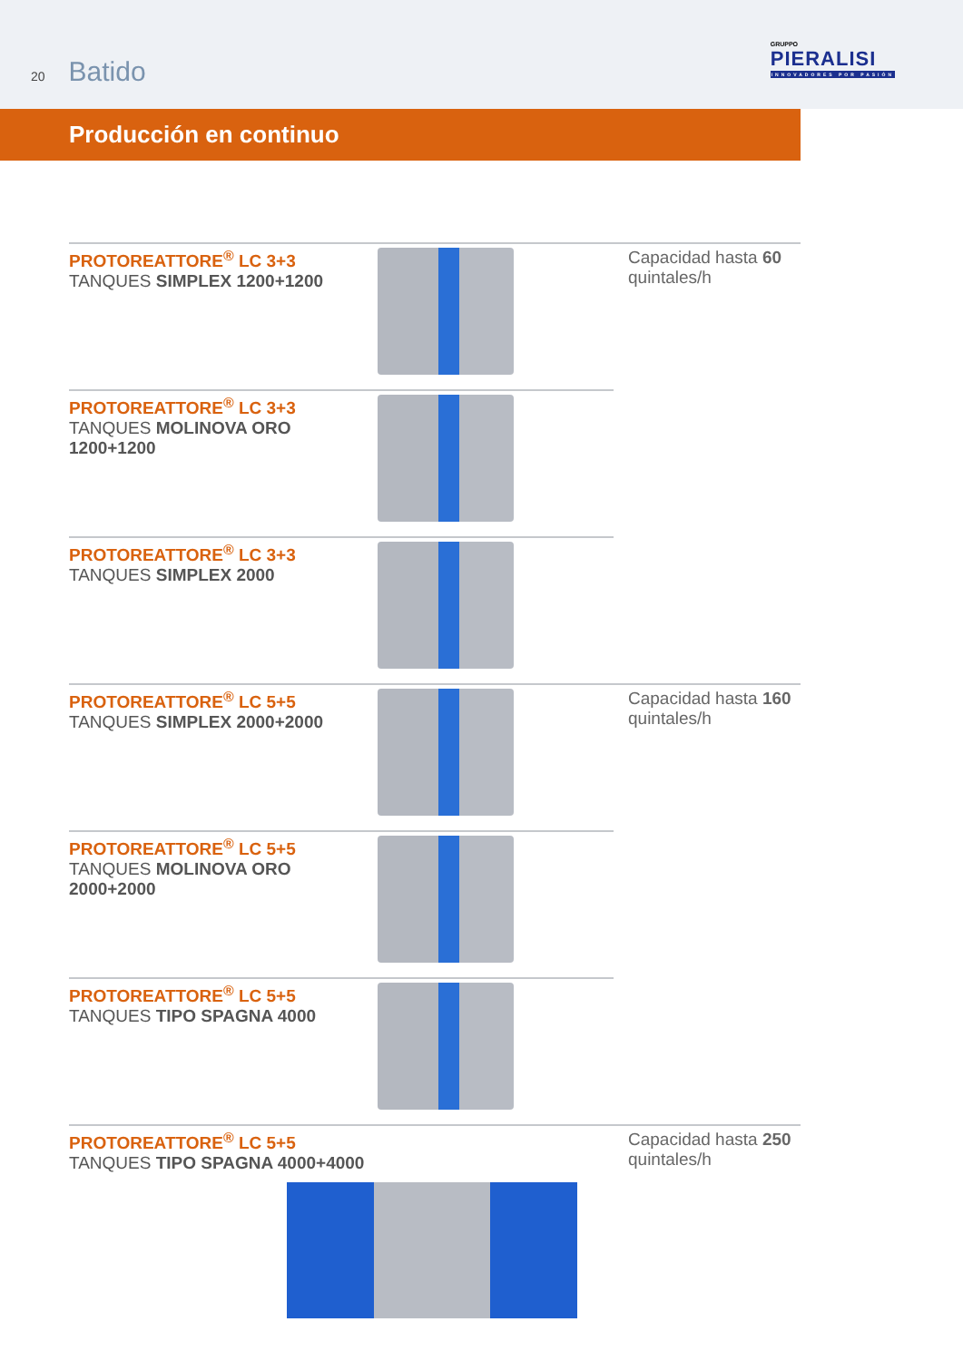20 Batido
GRUPPO
PIERALISI
INNOVADORES POR PASIÓN
Producción en continuo
PROTOREATTORE<sup>®</sup> LC 3+3
TANQUES SIMPLEX 1200+1200
Capacidad hasta 60 quintales/h
PROTOREATTORE<sup>®</sup> LC 3+3
TANQUES MOLINOVA ORO 1200+1200
PROTOREATTORE<sup>®</sup> LC 3+3
TANQUES SIMPLEX 2000
PROTOREATTORE<sup>®</sup> LC 5+5
TANQUES SIMPLEX 2000+2000
Capacidad hasta 160 quintales/h
PROTOREATTORE<sup>®</sup> LC 5+5
TANQUES MOLINOVA ORO 2000+2000
PROTOREATTORE<sup>®</sup> LC 5+5
TANQUES TIPO SPAGNA 4000
PROTOREATTORE<sup>®</sup> LC 5+5
TANQUES TIPO SPAGNA 4000+4000
Capacidad hasta 250 quintales/h